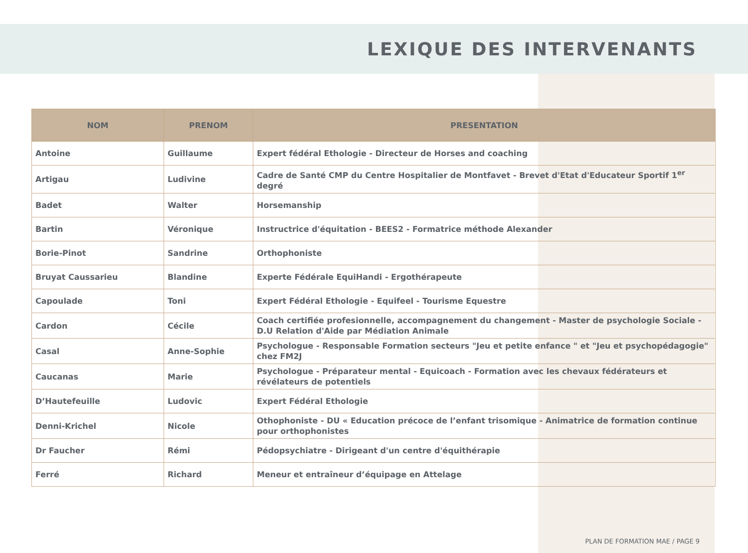LEXIQUE DES INTERVENANTS
| NOM | PRENOM | PRESENTATION |
| --- | --- | --- |
| Antoine | Guillaume | Expert fédéral Ethologie - Directeur de Horses and coaching |
| Artigau | Ludivine | Cadre de Santé CMP du Centre Hospitalier de Montfavet - Brevet d'Etat d'Educateur Sportif 1<sup>er</sup> degré |
| Badet | Walter | Horsemanship |
| Bartin | Véronique | Instructrice d'équitation - BEES2 - Formatrice méthode Alexander |
| Borie-Pinot | Sandrine | Orthophoniste |
| Bruyat Caussarieu | Blandine | Experte Fédérale EquiHandi - Ergothérapeute |
| Capoulade | Toni | Expert Fédéral Ethologie - Equifeel - Tourisme Equestre |
| Cardon | Cécile | Coach certifiée profesionnelle, accompagnement du changement - Master de psychologie Sociale - D.U Relation d'Aide par Médiation Animale |
| Casal | Anne-Sophie | Psychologue - Responsable Formation secteurs "Jeu et petite enfance " et "Jeu et psychopédagogie" chez FM2J |
| Caucanas | Marie | Psychologue - Préparateur mental - Equicoach - Formation avec les chevaux fédérateurs et révélateurs de potentiels |
| D’Hautefeuille | Ludovic | Expert Fédéral Ethologie |
| Denni-Krichel | Nicole | Othophoniste - DU « Education précoce de l’enfant trisomique - Animatrice de formation continue pour orthophonistes |
| Dr Faucher | Rémi | Pédopsychiatre - Dirigeant d'un centre d'équithérapie |
| Ferré | Richard | Meneur et entraîneur d’équipage en Attelage |
PLAN DE FORMATION MAE / PAGE 9